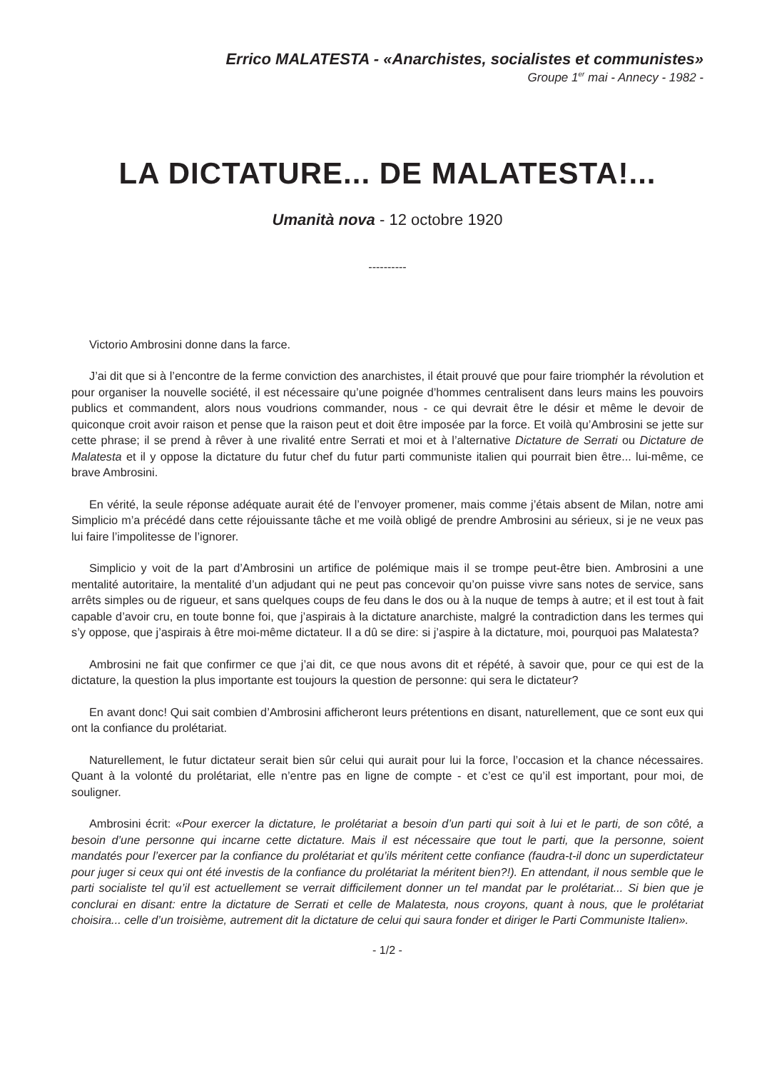Errico MALATESTA - «Anarchistes, socialistes et communistes»
Groupe 1<sup>er</sup> mai - Annecy - 1982 -
LA DICTATURE... DE MALATESTA!...
Umanità nova - 12 octobre 1920
----------
Victorio Ambrosini donne dans la farce.
J’ai dit que si à l’encontre de la ferme conviction des anarchistes, il était prouvé que pour faire triomphér la révolution et pour organiser la nouvelle société, il est nécessaire qu’une poignée d’hommes centralisent dans leurs mains les pouvoirs publics et commandent, alors nous voudrions commander, nous - ce qui devrait être le désir et même le devoir de quiconque croit avoir raison et pense que la raison peut et doit être imposée par la force. Et voilà qu’Ambrosini se jette sur cette phrase; il se prend à rêver à une rivalité entre Serrati et moi et à l’alternative Dictature de Serrati ou Dictature de Malatesta et il y oppose la dictature du futur chef du futur parti communiste italien qui pourrait bien être... lui-même, ce brave Ambrosini.
En vérité, la seule réponse adéquate aurait été de l’envoyer promener, mais comme j’étais absent de Milan, notre ami Simplicio m’a précédé dans cette réjouissante tâche et me voilà obligé de prendre Ambrosini au sérieux, si je ne veux pas lui faire l’impolitesse de l’ignorer.
Simplicio y voit de la part d’Ambrosini un artifice de polémique mais il se trompe peut-être bien. Ambrosini a une mentalité autoritaire, la mentalité d’un adjudant qui ne peut pas concevoir qu’on puisse vivre sans notes de service, sans arrêts simples ou de rigueur, et sans quelques coups de feu dans le dos ou à la nuque de temps à autre; et il est tout à fait capable d’avoir cru, en toute bonne foi, que j’aspirais à la dictature anarchiste, malgré la contradiction dans les termes qui s’y oppose, que j’aspirais à être moi-même dictateur. Il a dû se dire: si j’aspire à la dictature, moi, pourquoi pas Malatesta?
Ambrosini ne fait que confirmer ce que j’ai dit, ce que nous avons dit et répété, à savoir que, pour ce qui est de la dictature, la question la plus importante est toujours la question de personne: qui sera le dictateur?
En avant donc! Qui sait combien d’Ambrosini afficheront leurs prétentions en disant, naturellement, que ce sont eux qui ont la confiance du prolétariat.
Naturellement, le futur dictateur serait bien sûr celui qui aurait pour lui la force, l’occasion et la chance nécessaires. Quant à la volonté du prolétariat, elle n’entre pas en ligne de compte - et c’est ce qu’il est important, pour moi, de souligner.
Ambrosini écrit: «Pour exercer la dictature, le prolétariat a besoin d’un parti qui soit à lui et le parti, de son côté, a besoin d’une personne qui incarne cette dictature. Mais il est nécessaire que tout le parti, que la personne, soient mandatés pour l’exercer par la confiance du prolétariat et qu’ils méritent cette confiance (faudra-t-il donc un superdictateur pour juger si ceux qui ont été investis de la confiance du prolétariat la méritent bien?!). En attendant, il nous semble que le parti socialiste tel qu’il est actuellement se verrait difficilement donner un tel mandat par le prolétariat... Si bien que je conclurai en disant: entre la dictature de Serrati et celle de Malatesta, nous croyons, quant à nous, que le prolétariat choisira... celle d’un troisième, autrement dit la dictature de celui qui saura fonder et diriger le Parti Communiste Italien».
- 1/2 -